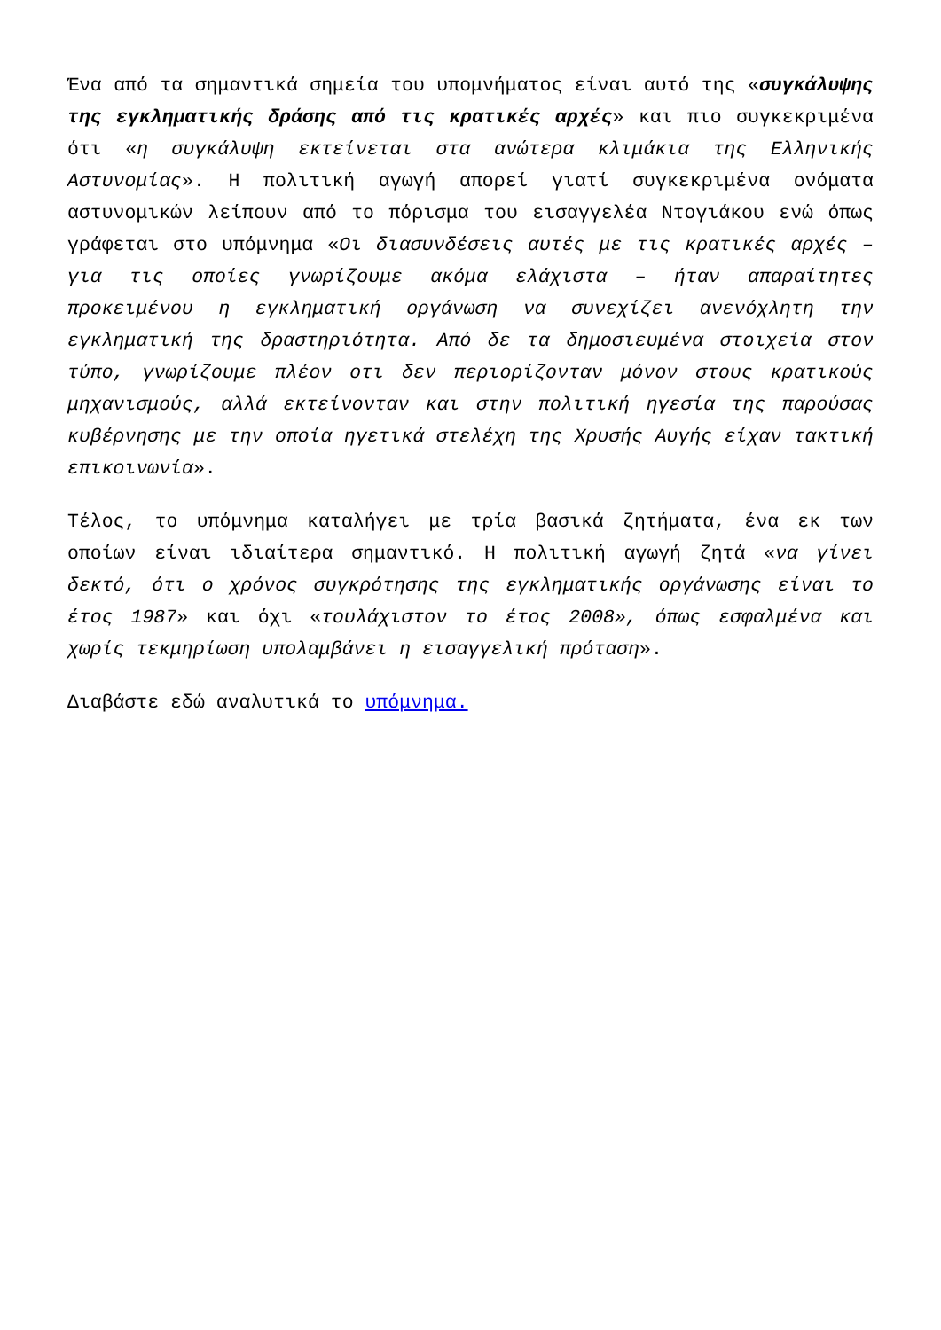Ένα από τα σημαντικά σημεία του υπομνήματος είναι αυτό της «συγκάλυψης της εγκληματικής δράσης από τις κρατικές αρχές» και πιο συγκεκριμένα ότι «η συγκάλυψη εκτείνεται στα ανώτερα κλιμάκια της Ελληνικής Αστυνομίας». Η πολιτική αγωγή απορεί γιατί συγκεκριμένα ονόματα αστυνομικών λείπουν από το πόρισμα του εισαγγελέα Ντογιάκου ενώ όπως γράφεται στο υπόμνημα «Οι διασυνδέσεις αυτές με τις κρατικές αρχές – για τις οποίες γνωρίζουμε ακόμα ελάχιστα – ήταν απαραίτητες προκειμένου η εγκληματική οργάνωση να συνεχίζει ανενόχλητη την εγκληματική της δραστηριότητα. Από δε τα δημοσιευμένα στοιχεία στον τύπο, γνωρίζουμε πλέον οτι δεν περιορίζονταν μόνον στους κρατικούς μηχανισμούς, αλλά εκτείνονταν και στην πολιτική ηγεσία της παρούσας κυβέρνησης με την οποία ηγετικά στελέχη της Χρυσής Αυγής είχαν τακτική επικοινωνία».
Τέλος, το υπόμνημα καταλήγει με τρία βασικά ζητήματα, ένα εκ των οποίων είναι ιδιαίτερα σημαντικό. Η πολιτική αγωγή ζητά «να γίνει δεκτό, ότι ο χρόνος συγκρότησης της εγκληματικής οργάνωσης είναι το έτος 1987» και όχι «τουλάχιστον το έτος 2008», όπως εσφαλμένα και χωρίς τεκμηρίωση υπολαμβάνει η εισαγγελική πρόταση».
Διαβάστε εδώ αναλυτικά το υπόμνημα.